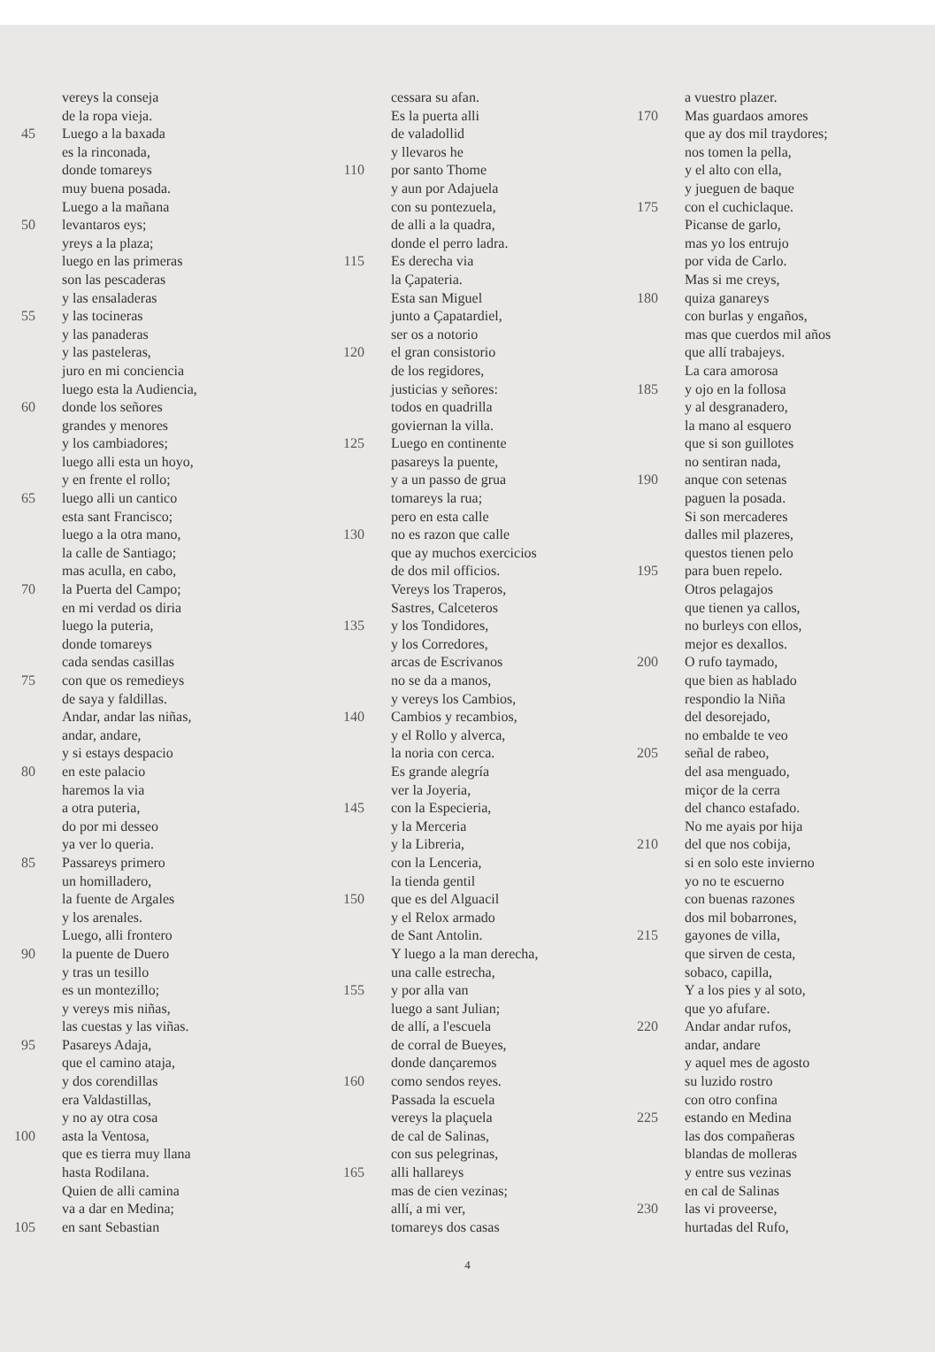vereys la conseja
de la ropa vieja.
45 Luego a la baxada
es la rinconada,
donde tomareys
muy buena posada.
Luego a la mañana
50 levantaros eys;
yreys a la plaza;
luego en las primeras
son las pescaderas
y las ensaladeras
55 y las tocineras
y las panaderas
y las pasteleras,
juro en mi conciencia
luego esta la Audiencia,
60 donde los señores
grandes y menores
y los cambiadores;
luego alli esta un hoyo,
y en frente el rollo;
65 luego alli un cantico
esta sant Francisco;
luego a la otra mano,
la calle de Santiago;
mas aculla, en cabo,
70 la Puerta del Campo;
en mi verdad os diria
luego la puteria,
donde tomareys
cada sendas casillas
75 con que os remedieys
de saya y faldillas.
Andar, andar las niñas,
andar, andare,
y si estays despacio
80 en este palacio
haremos la via
a otra puteria,
do por mi desseo
ya ver lo queria.
85 Passareys primero
un homilladero,
la fuente de Argales
y los arenales.
Luego, alli frontero
90 la puente de Duero
y tras un tesillo
es un montezillo;
y vereys mis niñas,
las cuestas y las viñas.
95 Pasareys Adaja,
que el camino ataja,
y dos corendillas
era Valdastillas,
y no ay otra cosa
100 asta la Ventosa,
que es tierra muy llana
hasta Rodilana.
Quien de alli camina
va a dar en Medina;
105 en sant Sebastian
cessara su afan.
Es la puerta alli
de valadollid
y llevaros he
110 por santo Thome
y aun por Adajuela
con su pontezuela,
de alli a la quadra,
donde el perro ladra.
115 Es derecha via
la Çapateria.
Esta san Miguel
junto a Çapatardiel,
ser os a notorio
120 el gran consistorio
de los regidores,
justicias y señores:
todos en quadrilla
goviernan la villa.
125 Luego en continente
pasareys la puente,
y a un passo de grua
tomareys la rua;
pero en esta calle
130 no es razon que calle
que ay muchos exercicios
de dos mil officios.
Vereys los Traperos,
Sastres, Calceteros
135 y los Tondidores,
y los Corredores,
arcas de Escrivanos
no se da a manos,
y vereys los Cambios,
140 Cambios y recambios,
y el Rollo y alverca,
la noria con cerca.
Es grande alegría
ver la Joyeria,
145 con la Especieria,
y la Merceria
y la Libreria,
con la Lenceria,
la tienda gentil
150 que es del Alguacil
y el Relox armado
de Sant Antolin.
Y luego a la man derecha,
una calle estrecha,
155 y por alla van
luego a sant Julian;
de allí, a l'escuela
de corral de Bueyes,
donde dançaremos
160 como sendos reyes.
Passada la escuela
vereys la plaçuela
de cal de Salinas,
con sus pelegrinas,
165 alli hallareys
mas de cien vezinas;
allí, a mi ver,
tomareys dos casas
a vuestro plazer.
170 Mas guardaos amores
que ay dos mil traydores;
nos tomen la pella,
y el alto con ella,
y jueguen de baque
175 con el cuchiclaque.
Picanse de garlo,
mas yo los entrujo
por vida de Carlo.
Mas si me creys,
180 quiza ganareys
con burlas y engaños,
mas que cuerdos mil años
que allí trabajeys.
La cara amorosa
185 y ojo en la follosa
y al desgranadero,
la mano al esquero
que si son guillotes
no sentiran nada,
190 anque con setenas
paguen la posada.
Si son mercaderes
dalles mil plazeres,
questos tienen pelo
195 para buen repelo.
Otros pelagajos
que tienen ya callos,
no burleys con ellos,
mejor es dexallos.
200 O rufo taymado,
que bien as hablado
respondio la Niña
del desorejado,
no embalde te veo
205 señal de rabeo,
del asa menguado,
miçor de la cerra
del chanco estafado.
No me ayais por hija
210 del que nos cobija,
si en solo este invierno
yo no te escuerno
con buenas razones
dos mil bobarrones,
215 gayones de villa,
que sirven de cesta,
sobaco, capilla,
Y a los pies y al soto,
que yo afufare.
220 Andar andar rufos,
andar, andare
y aquel mes de agosto
su luzido rostro
con otro confina
225 estando en Medina
las dos compañeras
blandas de molleras
y entre sus vezinas
en cal de Salinas
230 las vi proveerse,
hurtadas del Rufo,
4